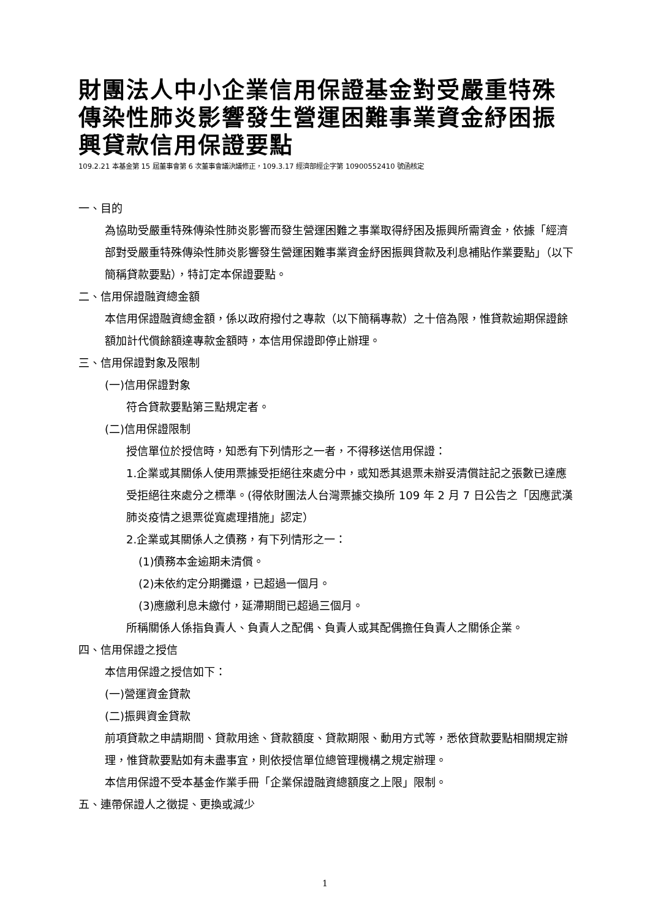財團法人中小企業信用保證基金對受嚴重特殊傳染性肺炎影響發生營運困難事業資金紓困振興貸款信用保證要點
109.2.21 本基金第 15 屆董事會第 6 次董事會議決議修正，109.3.17 經濟部經企字第 10900552410 號函核定
一、目的
為協助受嚴重特殊傳染性肺炎影響而發生營運困難之事業取得紓困及振興所需資金，依據「經濟部對受嚴重特殊傳染性肺炎影響發生營運困難事業資金紓困振興貸款及利息補貼作業要點」（以下簡稱貸款要點），特訂定本保證要點。
二、信用保證融資總金額
本信用保證融資總金額，係以政府撥付之專款（以下簡稱專款）之十倍為限，惟貸款逾期保證餘額加計代償餘額達專款金額時，本信用保證即停止辦理。
三、信用保證對象及限制
(一)信用保證對象
符合貸款要點第三點規定者。
(二)信用保證限制
授信單位於授信時，知悉有下列情形之一者，不得移送信用保證：
1.企業或其關係人使用票據受拒絕往來處分中，或知悉其退票未辦妥清償註記之張數已達應受拒絕往來處分之標準。(得依財團法人台灣票據交換所 109 年 2 月 7 日公告之「因應武漢肺炎疫情之退票從寬處理措施」認定）
2.企業或其關係人之債務，有下列情形之一：
(1)債務本金逾期未清償。
(2)未依約定分期攤還，已超過一個月。
(3)應繳利息未繳付，延滯期間已超過三個月。
所稱關係人係指負責人、負責人之配偶、負責人或其配偶擔任負責人之關係企業。
四、信用保證之授信
本信用保證之授信如下：
(一)營運資金貸款
(二)振興資金貸款
前項貸款之申請期間、貸款用途、貸款額度、貸款期限、動用方式等，悉依貸款要點相關規定辦理，惟貸款要點如有未盡事宜，則依授信單位總管理機構之規定辦理。
本信用保證不受本基金作業手冊「企業保證融資總額度之上限」限制。
五、連帶保證人之徵提、更換或減少
1